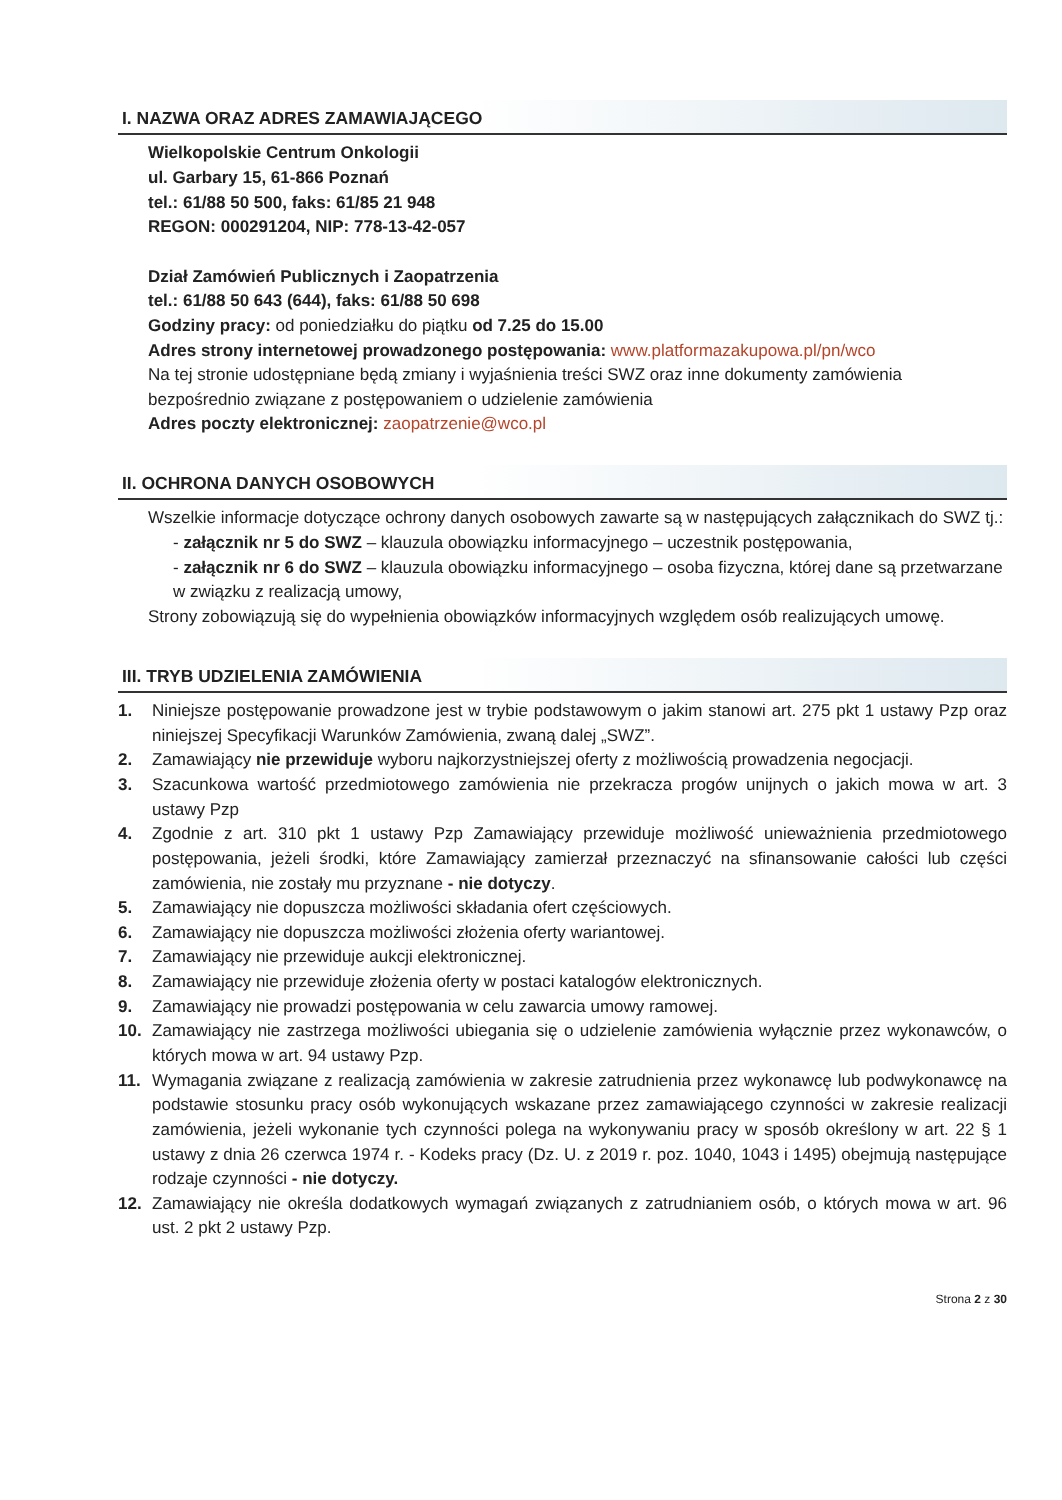I. NAZWA ORAZ ADRES ZAMAWIAJĄCEGO
Wielkopolskie Centrum Onkologii
ul. Garbary 15, 61-866 Poznań
tel.: 61/88 50 500, faks: 61/85 21 948
REGON: 000291204, NIP: 778-13-42-057
Dział Zamówień Publicznych i Zaopatrzenia
tel.: 61/88 50 643 (644), faks: 61/88 50 698
Godziny pracy: od poniedziałku do piątku od 7.25 do 15.00
Adres strony internetowej prowadzonego postępowania: www.platformazakupowa.pl/pn/wco
Na tej stronie udostępniane będą zmiany i wyjaśnienia treści SWZ oraz inne dokumenty zamówienia bezpośrednio związane z postępowaniem o udzielenie zamówienia
Adres poczty elektronicznej: zaopatrzenie@wco.pl
II. OCHRONA DANYCH OSOBOWYCH
Wszelkie informacje dotyczące ochrony danych osobowych zawarte są w następujących załącznikach do SWZ tj.:
- załącznik nr 5 do SWZ – klauzula obowiązku informacyjnego – uczestnik postępowania,
- załącznik nr 6 do SWZ – klauzula obowiązku informacyjnego – osoba fizyczna, której dane są przetwarzane w związku z realizacją umowy,
Strony zobowiązują się do wypełnienia obowiązków informacyjnych względem osób realizujących umowę.
III. TRYB UDZIELENIA ZAMÓWIENIA
1. Niniejsze postępowanie prowadzone jest w trybie podstawowym o jakim stanowi art. 275 pkt 1 ustawy Pzp oraz niniejszej Specyfikacji Warunków Zamówienia, zwaną dalej „SWZ”.
2. Zamawiający nie przewiduje wyboru najkorzystniejszej oferty z możliwością prowadzenia negocjacji.
3. Szacunkowa wartość przedmiotowego zamówienia nie przekracza progów unijnych o jakich mowa w art. 3 ustawy Pzp
4. Zgodnie z art. 310 pkt 1 ustawy Pzp Zamawiający przewiduje możliwość unieważnienia przedmiotowego postępowania, jeżeli środki, które Zamawiający zamierzał przeznaczyć na sfinansowanie całości lub części zamówienia, nie zostały mu przyznane - nie dotyczy.
5. Zamawiający nie dopuszcza możliwości składania ofert częściowych.
6. Zamawiający nie dopuszcza możliwości złożenia oferty wariantowej.
7. Zamawiający nie przewiduje aukcji elektronicznej.
8. Zamawiający nie przewiduje złożenia oferty w postaci katalogów elektronicznych.
9. Zamawiający nie prowadzi postępowania w celu zawarcia umowy ramowej.
10. Zamawiający nie zastrzega możliwości ubiegania się o udzielenie zamówienia wyłącznie przez wykonawców, o których mowa w art. 94 ustawy Pzp.
11. Wymagania związane z realizacją zamówienia w zakresie zatrudnienia przez wykonawcę lub podwykonawcę na podstawie stosunku pracy osób wykonujących wskazane przez zamawiającego czynności w zakresie realizacji zamówienia, jeżeli wykonanie tych czynności polega na wykonywaniu pracy w sposób określony w art. 22 § 1 ustawy z dnia 26 czerwca 1974 r. - Kodeks pracy (Dz. U. z 2019 r. poz. 1040, 1043 i 1495) obejmują następujące rodzaje czynności - nie dotyczy.
12. Zamawiający nie określa dodatkowych wymagań związanych z zatrudnianiem osób, o których mowa w art. 96 ust. 2 pkt 2 ustawy Pzp.
Strona 2 z 30